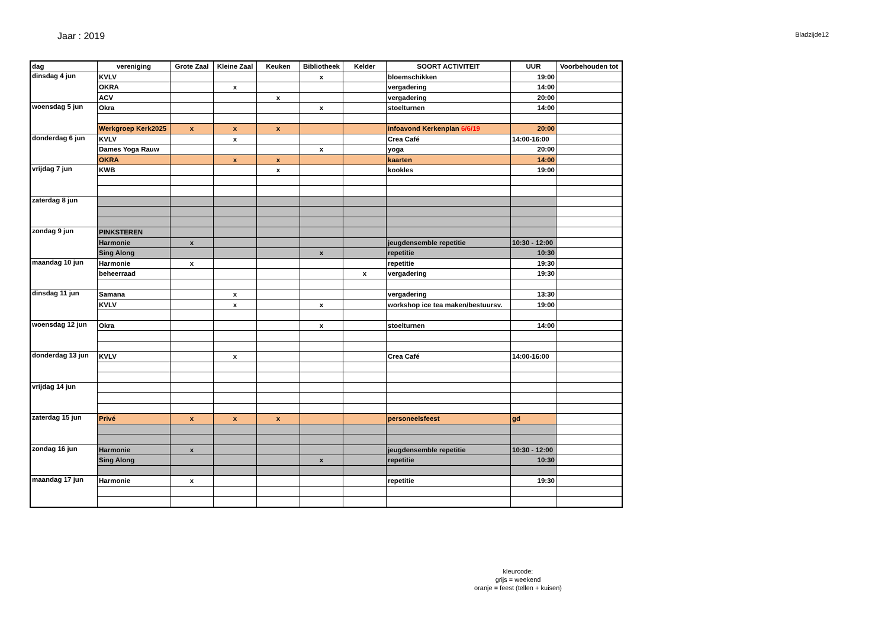Jaar : 2019
Bladzijde12
| dag | vereniging | Grote Zaal | Kleine Zaal | Keuken | Bibliotheek | Kelder | SOORT ACTIVITEIT | UUR | Voorbehouden tot |
| --- | --- | --- | --- | --- | --- | --- | --- | --- | --- |
| dinsdag 4 jun | KVLV | | | | x | | bloemschikken | 19:00 | |
| | OKRA | | x | | | | vergadering | 14:00 | |
| | ACV | | | x | | | vergadering | 20:00 | |
| woensdag 5 jun | Okra | | | | x | | stoelturnen | 14:00 | |
| | Werkgroep Kerk2025 | x | x | x | | | infoavond Kerkenplan 6/6/19 | 20:00 | |
| donderdag 6 jun | KVLV | | x | | | | Crea Café | 14:00-16:00 | |
| | Dames Yoga Rauw | | | | x | | yoga | 20:00 | |
| | OKRA | | x | x | | | kaarten | 14:00 | |
| vrijdag 7 jun | KWB | | | x | | | kookles | 19:00 | |
| zaterdag 8 jun | | | | | | | | | |
| zondag 9 jun | PINKSTEREN | | | | | | | | |
| | Harmonie | x | | | | | jeugdensemble repetitie | 10:30 - 12:00 | |
| | Sing Along | | | | x | | repetitie | 10:30 | |
| maandag 10 jun | Harmonie | x | | | | | repetitie | 19:30 | |
| | beheerraad | | | | | x | vergadering | 19:30 | |
| dinsdag 11 jun | Samana | | x | | | | vergadering | 13:30 | |
| | KVLV | | x | | x | | workshop ice tea maken/bestuursv. | 19:00 | |
| woensdag 12 jun | Okra | | | | x | | stoelturnen | 14:00 | |
| donderdag 13 jun | KVLV | | x | | | | Crea Café | 14:00-16:00 | |
| vrijdag 14 jun | | | | | | | | | |
| zaterdag 15 jun | Privé | x | x | x | | | personeelsfeest | gd | |
| zondag 16 jun | Harmonie | x | | | | | jeugdensemble repetitie | 10:30 - 12:00 | |
| | Sing Along | | | | x | | repetitie | 10:30 | |
| maandag 17 jun | Harmonie | x | | | | | repetitie | 19:30 | |
kleurcode:
grijs = weekend
oranje = feest (tellen + kuisen)